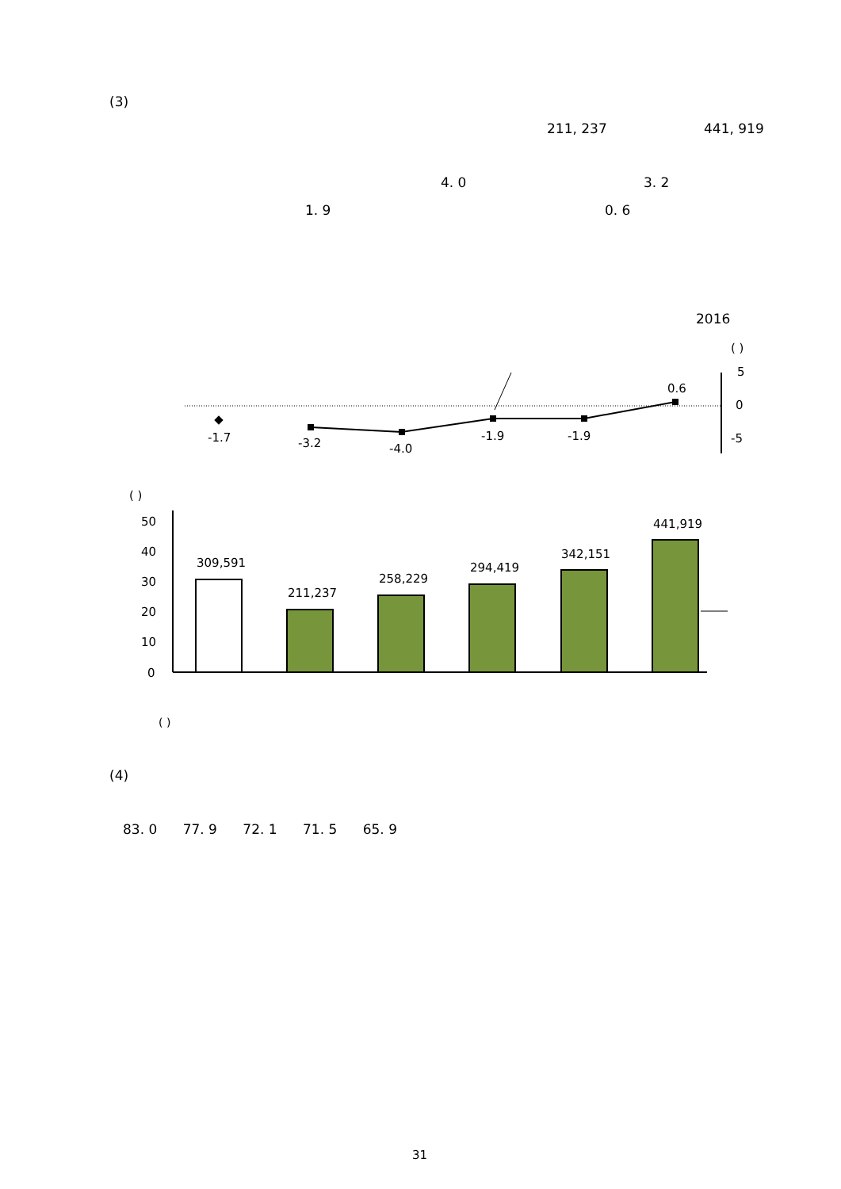(3)
211, 237 441, 919
4. 0 3. 2
1. 9 0. 6
2016
( )
5
0
-5
-1.7
-3.2
-4.0
-1.9
-1.9
0.6
( )
50
40
30
20
10
0
309,591
211,237
258,229
294,419
342,151
441,919
( )
(4)
83. 0 77. 9 72. 1 71. 5 65. 9
31